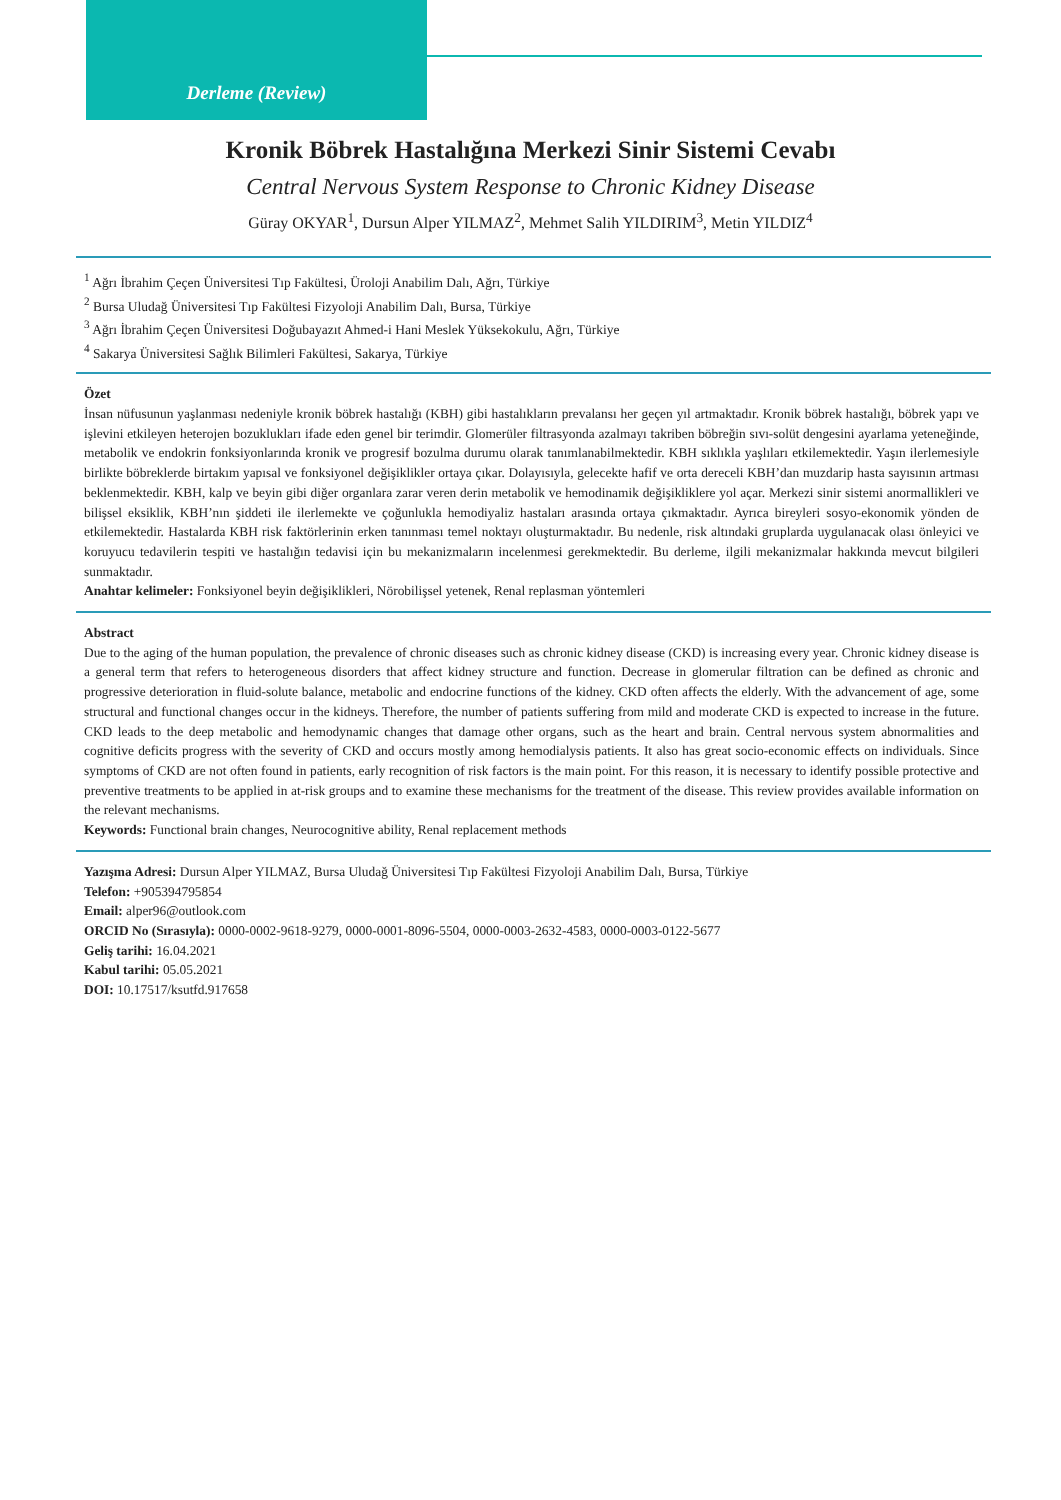Derleme (Review)
Kronik Böbrek Hastalığına Merkezi Sinir Sistemi Cevabı
Central Nervous System Response to Chronic Kidney Disease
Güray OKYAR<sup>1</sup>, Dursun Alper YILMAZ<sup>2</sup>, Mehmet Salih YILDIRIM<sup>3</sup>, Metin YILDIZ<sup>4</sup>
<sup>1</sup> Ağrı İbrahim Çeçen Üniversitesi Tıp Fakültesi, Üroloji Anabilim Dalı, Ağrı, Türkiye
<sup>2</sup> Bursa Uludağ Üniversitesi Tıp Fakültesi Fizyoloji Anabilim Dalı, Bursa, Türkiye
<sup>3</sup> Ağrı İbrahim Çeçen Üniversitesi Doğubayazıt Ahmed-i Hani Meslek Yüksekokulu, Ağrı, Türkiye
<sup>4</sup> Sakarya Üniversitesi Sağlık Bilimleri Fakültesi, Sakarya, Türkiye
Özet
İnsan nüfusunun yaşlanması nedeniyle kronik böbrek hastalığı (KBH) gibi hastalıkların prevalansı her geçen yıl artmaktadır. Kronik böbrek hastalığı, böbrek yapı ve işlevini etkileyen heterojen bozuklukları ifade eden genel bir terimdir. Glomerüler filtrasyonda azalmayı takriben böbreğin sıvı-solüt dengesini ayarlama yeteneğinde, metabolik ve endokrin fonksiyonlarında kronik ve progresif bozulma durumu olarak tanımlanabilmektedir. KBH sıklıkla yaşlıları etkilemektedir. Yaşın ilerlemesiyle birlikte böbreklerde birtakım yapısal ve fonksiyonel değişiklikler ortaya çıkar. Dolayısıyla, gelecekte hafif ve orta dereceli KBH’dan muzdarip hasta sayısının artması beklenmektedir. KBH, kalp ve beyin gibi diğer organlara zarar veren derin metabolik ve hemodinamik değişikliklere yol açar. Merkezi sinir sistemi anormallikleri ve bilişsel eksiklik, KBH’nın şiddeti ile ilerlemekte ve çoğunlukla hemodiyaliz hastaları arasında ortaya çıkmaktadır. Ayrıca bireyleri sosyo-ekonomik yönden de etkilemektedir. Hastalarda KBH risk faktörlerinin erken tanınması temel noktayı oluşturmaktadır. Bu nedenle, risk altındaki gruplarda uygulanacak olası önleyici ve koruyucu tedavilerin tespiti ve hastalığın tedavisi için bu mekanizmaların incelenmesi gerekmektedir. Bu derleme, ilgili mekanizmalar hakkında mevcut bilgileri sunmaktadır.
Anahtar kelimeler: Fonksiyonel beyin değişiklikleri, Nörobilişsel yetenek, Renal replasman yöntemleri
Abstract
Due to the aging of the human population, the prevalence of chronic diseases such as chronic kidney disease (CKD) is increasing every year. Chronic kidney disease is a general term that refers to heterogeneous disorders that affect kidney structure and function. Decrease in glomerular filtration can be defined as chronic and progressive deterioration in fluid-solute balance, metabolic and endocrine functions of the kidney. CKD often affects the elderly. With the advancement of age, some structural and functional changes occur in the kidneys. Therefore, the number of patients suffering from mild and moderate CKD is expected to increase in the future. CKD leads to the deep metabolic and hemodynamic changes that damage other organs, such as the heart and brain. Central nervous system abnormalities and cognitive deficits progress with the severity of CKD and occurs mostly among hemodialysis patients. It also has great socio-economic effects on individuals. Since symptoms of CKD are not often found in patients, early recognition of risk factors is the main point. For this reason, it is necessary to identify possible protective and preventive treatments to be applied in at-risk groups and to examine these mechanisms for the treatment of the disease. This review provides available information on the relevant mechanisms.
Keywords: Functional brain changes, Neurocognitive ability, Renal replacement methods
Yazışma Adresi: Dursun Alper YILMAZ, Bursa Uludağ Üniversitesi Tıp Fakültesi Fizyoloji Anabilim Dalı, Bursa, Türkiye
Telefon: +905394795854
Email: alper96@outlook.com
ORCID No (Sırasıyla): 0000-0002-9618-9279, 0000-0001-8096-5504, 0000-0003-2632-4583, 0000-0003-0122-5677
Geliş tarihi: 16.04.2021
Kabul tarihi: 05.05.2021
DOI: 10.17517/ksutfd.917658